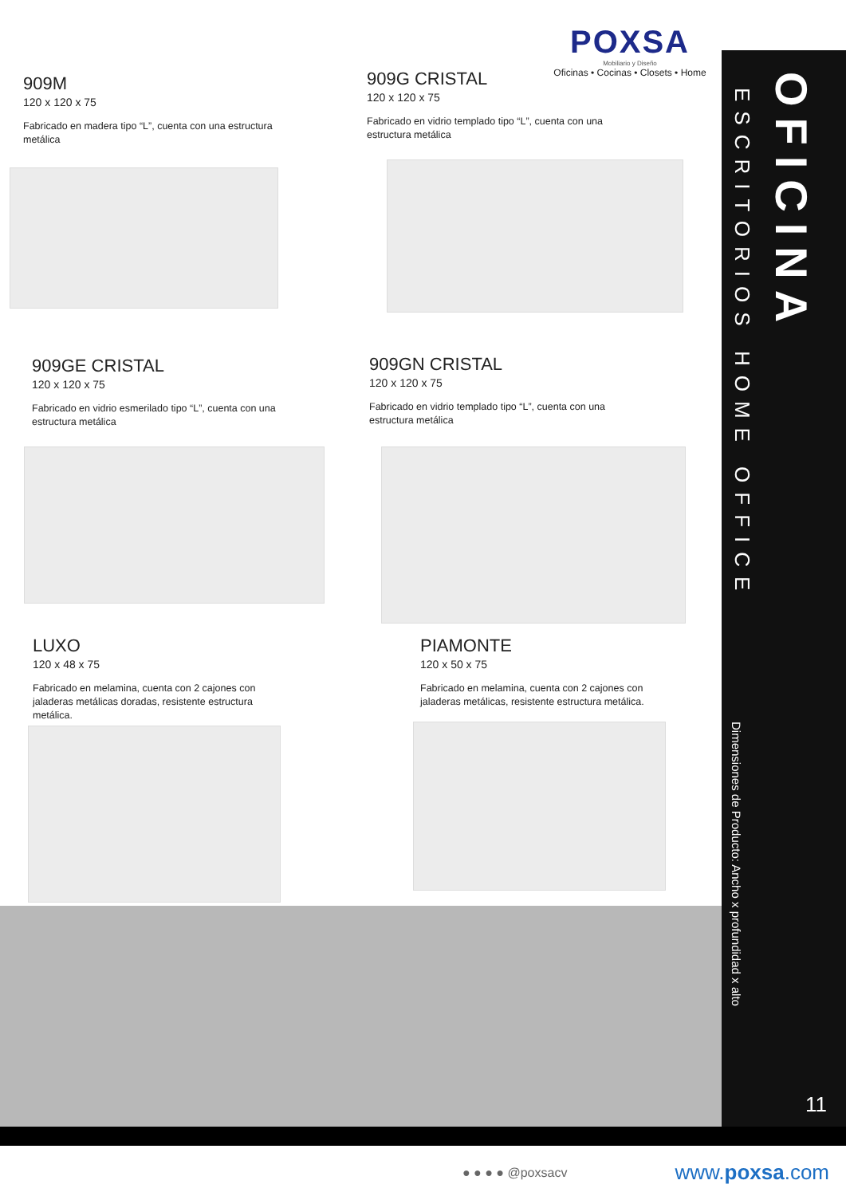POXSA
Mobiliario y Diseño
Oficinas • Cocinas • Closets • Home
909M
120 x 120 x 75
Fabricado en madera tipo “L”, cuenta con una estructura metálica
909G CRISTAL
120 x 120 x 75
Fabricado en vidrio templado tipo “L”, cuenta con una estructura metálica
909GE CRISTAL
120 x 120 x 75
Fabricado en vidrio esmerilado tipo “L”, cuenta con una estructura metálica
909GN CRISTAL
120 x 120 x 75
Fabricado en vidrio templado tipo “L”, cuenta con una estructura metálica
LUXO
120 x 48 x 75
Fabricado en melamina, cuenta con 2 cajones con jaladeras metálicas doradas, resistente estructura metálica.
PIAMONTE
120 x 50 x 75
Fabricado en melamina, cuenta con 2 cajones con jaladeras metálicas, resistente estructura metálica.
OFICINA
ESCRITORIOS HOME OFFICE
Dimensiones de Producto: Ancho x profundidad x alto
11
● ● ● ● @poxsacv www.poxsa.com